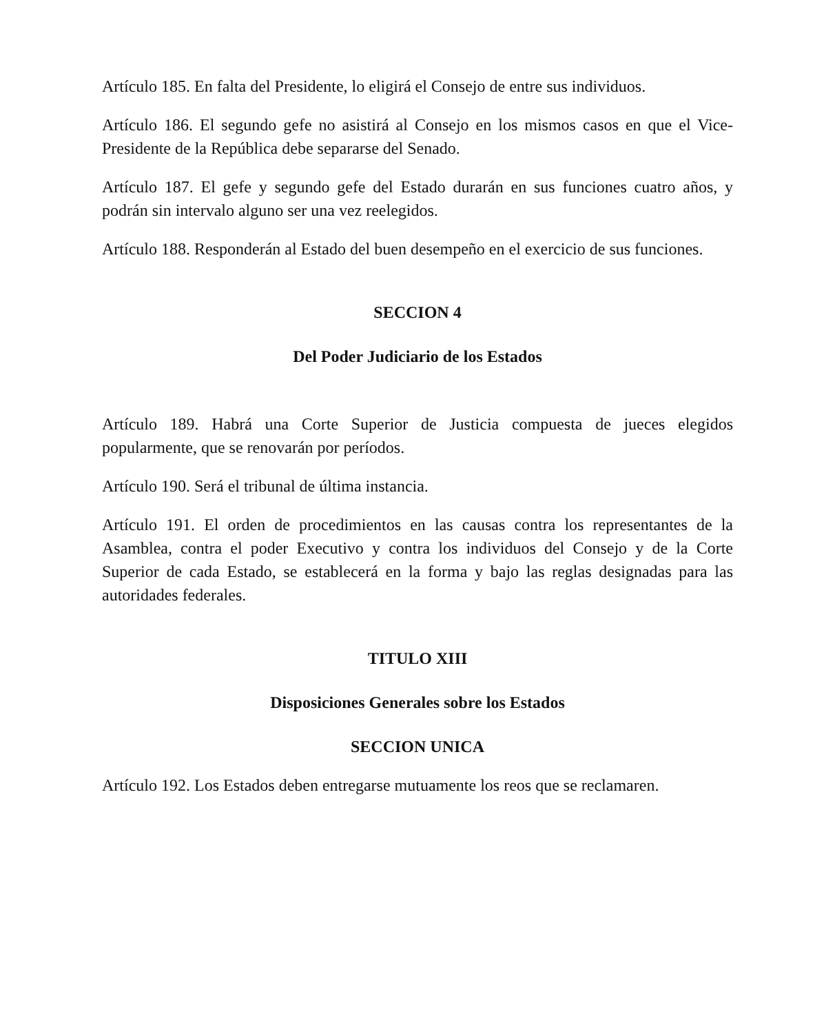Artículo 185. En falta del Presidente, lo eligirá el Consejo de entre sus individuos.
Artículo 186. El segundo gefe no asistirá al Consejo en los mismos casos en que el Vice-Presidente de la República debe separarse del Senado.
Artículo 187. El gefe y segundo gefe del Estado durarán en sus funciones cuatro años, y podrán sin intervalo alguno ser una vez reelegidos.
Artículo 188. Responderán al Estado del buen desempeño en el exercicio de sus funciones.
SECCION 4
Del Poder Judiciario de los Estados
Artículo 189. Habrá una Corte Superior de Justicia compuesta de jueces elegidos popularmente, que se renovarán por períodos.
Artículo 190. Será el tribunal de última instancia.
Artículo 191. El orden de procedimientos en las causas contra los representantes de la Asamblea, contra el poder Executivo y contra los individuos del Consejo y de la Corte Superior de cada Estado, se establecerá en la forma y bajo las reglas designadas para las autoridades federales.
TITULO XIII
Disposiciones Generales sobre los Estados
SECCION UNICA
Artículo 192. Los Estados deben entregarse mutuamente los reos que se reclamaren.